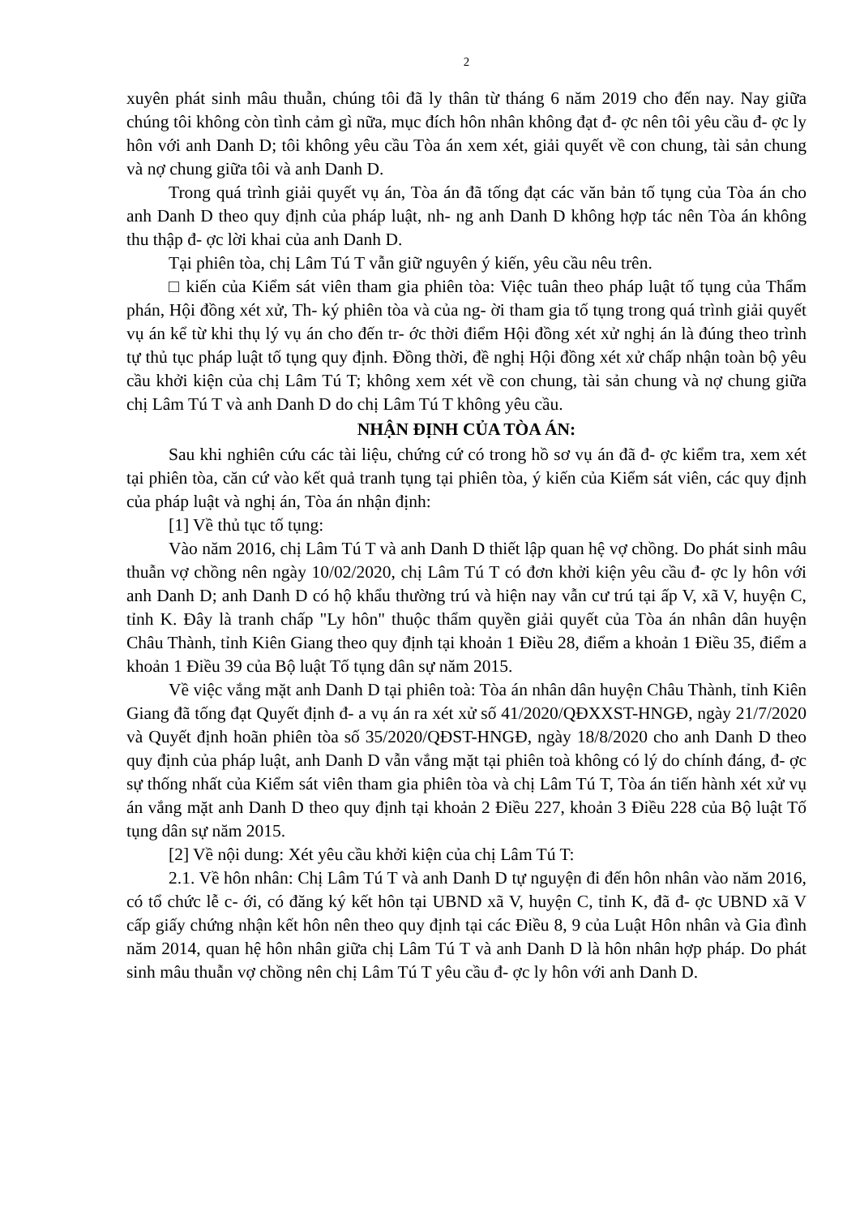2
xuyên phát sinh mâu thuẫn, chúng tôi đã ly thân từ tháng 6 năm 2019 cho đến nay. Nay giữa chúng tôi không còn tình cảm gì nữa, mục đích hôn nhân không đạt đ- ợc nên tôi yêu cầu đ- ợc ly hôn với anh Danh D; tôi không yêu cầu Tòa án xem xét, giải quyết về con chung, tài sản chung và nợ chung giữa tôi và anh Danh D.
Trong quá trình giải quyết vụ án, Tòa án đã tống đạt các văn bản tố tụng của Tòa án cho anh Danh D theo quy định của pháp luật, nh- ng anh Danh D không hợp tác nên Tòa án không thu thập đ- ợc lời khai của anh Danh D.
Tại phiên tòa, chị Lâm Tú T vẫn giữ nguyên ý kiến, yêu cầu nêu trên.
□ kiến của Kiểm sát viên tham gia phiên tòa: Việc tuân theo pháp luật tố tụng của Thẩm phán, Hội đồng xét xử, Th- ký phiên tòa và của ng- ời tham gia tố tụng trong quá trình giải quyết vụ án kể từ khi thụ lý vụ án cho đến tr- ớc thời điểm Hội đồng xét xử nghị án là đúng theo trình tự thủ tục pháp luật tố tụng quy định. Đồng thời, đề nghị Hội đồng xét xử chấp nhận toàn bộ yêu cầu khởi kiện của chị Lâm Tú T; không xem xét về con chung, tài sản chung và nợ chung giữa chị Lâm Tú T và anh Danh D do chị Lâm Tú T không yêu cầu.
NHẬN ĐỊNH CỦA TÒA ÁN:
Sau khi nghiên cứu các tài liệu, chứng cứ có trong hồ sơ vụ án đã đ- ợc kiểm tra, xem xét tại phiên tòa, căn cứ vào kết quả tranh tụng tại phiên tòa, ý kiến của Kiểm sát viên, các quy định của pháp luật và nghị án, Tòa án nhận định:
[1] Về thủ tục tố tụng:
Vào năm 2016, chị Lâm Tú T và anh Danh D thiết lập quan hệ vợ chồng. Do phát sinh mâu thuẫn vợ chồng nên ngày 10/02/2020, chị Lâm Tú T có đơn khởi kiện yêu cầu đ- ợc ly hôn với anh Danh D; anh Danh D có hộ khẩu thường trú và hiện nay vẫn cư trú tại ấp V, xã V, huyện C, tỉnh K. Đây là tranh chấp "Ly hôn" thuộc thẩm quyền giải quyết của Tòa án nhân dân huyện Châu Thành, tỉnh Kiên Giang theo quy định tại khoản 1 Điều 28, điểm a khoản 1 Điều 35, điểm a khoản 1 Điều 39 của Bộ luật Tố tụng dân sự năm 2015.
Về việc vắng mặt anh Danh D tại phiên toà: Tòa án nhân dân huyện Châu Thành, tỉnh Kiên Giang đã tống đạt Quyết định đ- a vụ án ra xét xử số 41/2020/QĐXXST-HNGĐ, ngày 21/7/2020 và Quyết định hoãn phiên tòa số 35/2020/QĐST-HNGĐ, ngày 18/8/2020 cho anh Danh D theo quy định của pháp luật, anh Danh D vẫn vắng mặt tại phiên toà không có lý do chính đáng, đ- ợc sự thống nhất của Kiểm sát viên tham gia phiên tòa và chị Lâm Tú T, Tòa án tiến hành xét xử vụ án vắng mặt anh Danh D theo quy định tại khoản 2 Điều 227, khoản 3 Điều 228 của Bộ luật Tố tụng dân sự năm 2015.
[2] Về nội dung: Xét yêu cầu khởi kiện của chị Lâm Tú T:
2.1. Về hôn nhân: Chị Lâm Tú T và anh Danh D tự nguyện đi đến hôn nhân vào năm 2016, có tổ chức lễ c- ới, có đăng ký kết hôn tại UBND xã V, huyện C, tỉnh K, đã đ- ợc UBND xã V cấp giấy chứng nhận kết hôn nên theo quy định tại các Điều 8, 9 của Luật Hôn nhân và Gia đình năm 2014, quan hệ hôn nhân giữa chị Lâm Tú T và anh Danh D là hôn nhân hợp pháp. Do phát sinh mâu thuẫn vợ chồng nên chị Lâm Tú T yêu cầu đ- ợc ly hôn với anh Danh D.